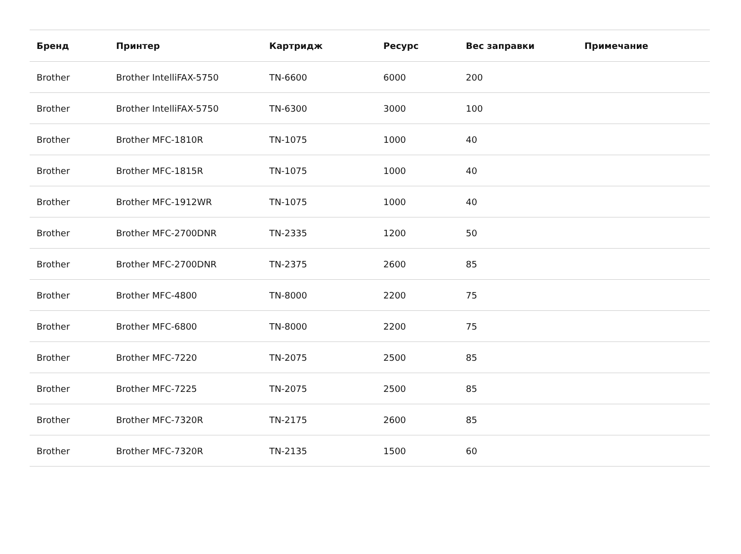| Бренд | Принтер | Картридж | Ресурс | Вес заправки | Примечание |
| --- | --- | --- | --- | --- | --- |
| Brother | Brother IntelliFAX-5750 | TN-6600 | 6000 | 200 | |
| Brother | Brother IntelliFAX-5750 | TN-6300 | 3000 | 100 | |
| Brother | Brother MFC-1810R | TN-1075 | 1000 | 40 | |
| Brother | Brother MFC-1815R | TN-1075 | 1000 | 40 | |
| Brother | Brother MFC-1912WR | TN-1075 | 1000 | 40 | |
| Brother | Brother MFC-2700DNR | TN-2335 | 1200 | 50 | |
| Brother | Brother MFC-2700DNR | TN-2375 | 2600 | 85 | |
| Brother | Brother MFC-4800 | TN-8000 | 2200 | 75 | |
| Brother | Brother MFC-6800 | TN-8000 | 2200 | 75 | |
| Brother | Brother MFC-7220 | TN-2075 | 2500 | 85 | |
| Brother | Brother MFC-7225 | TN-2075 | 2500 | 85 | |
| Brother | Brother MFC-7320R | TN-2175 | 2600 | 85 | |
| Brother | Brother MFC-7320R | TN-2135 | 1500 | 60 | |